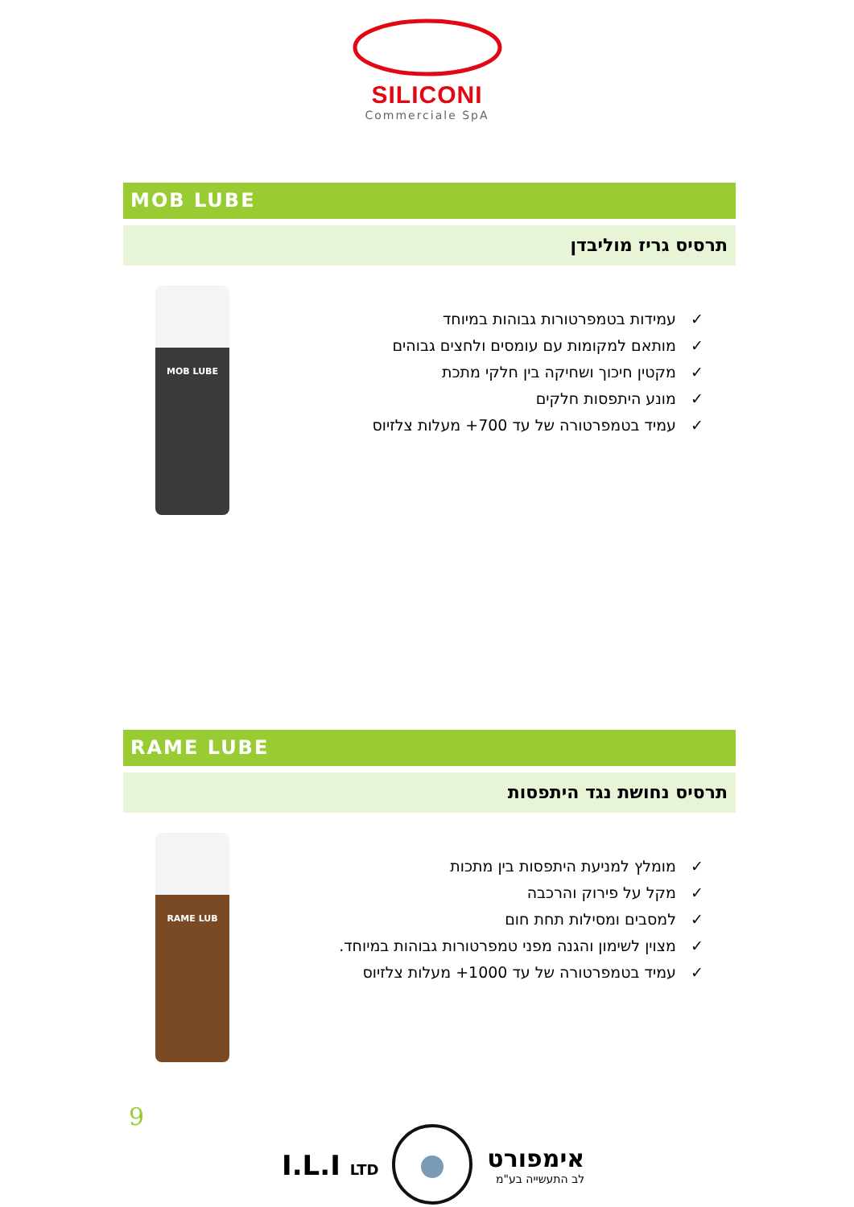SILICONI
Commerciale SpA
MOB LUBE
תרסיס גריז מוליבדן
MOB LUBE
✓ עמידות בטמפרטורות גבוהות במיוחד
✓ מותאם למקומות עם עומסים ולחצים גבוהים
✓ מקטין חיכוך ושחיקה בין חלקי מתכת
✓ מונע היתפסות חלקים
✓ עמיד בטמפרטורה של עד ‎+700‎ מעלות צלזיוס
RAME LUBE
תרסיס נחושת נגד היתפסות
RAME LUB
✓ מומלץ למניעת היתפסות בין מתכות
✓ מקל על פירוק והרכבה
✓ למסבים ומסילות תחת חום
✓ מצוין לשימון והגנה מפני טמפרטורות גבוהות במיוחד.
✓ עמיד בטמפרטורה של עד ‎+1000‎ מעלות צלזיוס
9
I.L.I LTD
אימפורט
לב התעשייה בע"מ